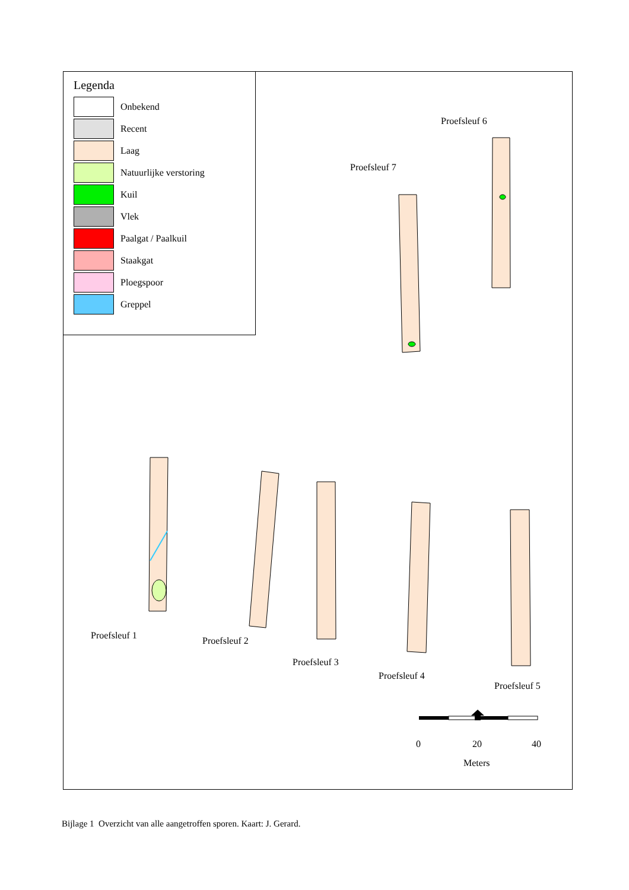Legenda
Onbekend
Recent
Laag
Natuurlijke verstoring
Kuil
Vlek
Paalgat / Paalkuil
Staakgat
Ploegspoor
Greppel
Proefsleuf 6
Proefsleuf 7
Proefsleuf 1 Proefsleuf 2
Proefsleuf 3
Proefsleuf 4
Proefsleuf 5
0 20 40
Meters
Bijlage 1 Overzicht van alle aangetroffen sporen. Kaart: J. Gerard.